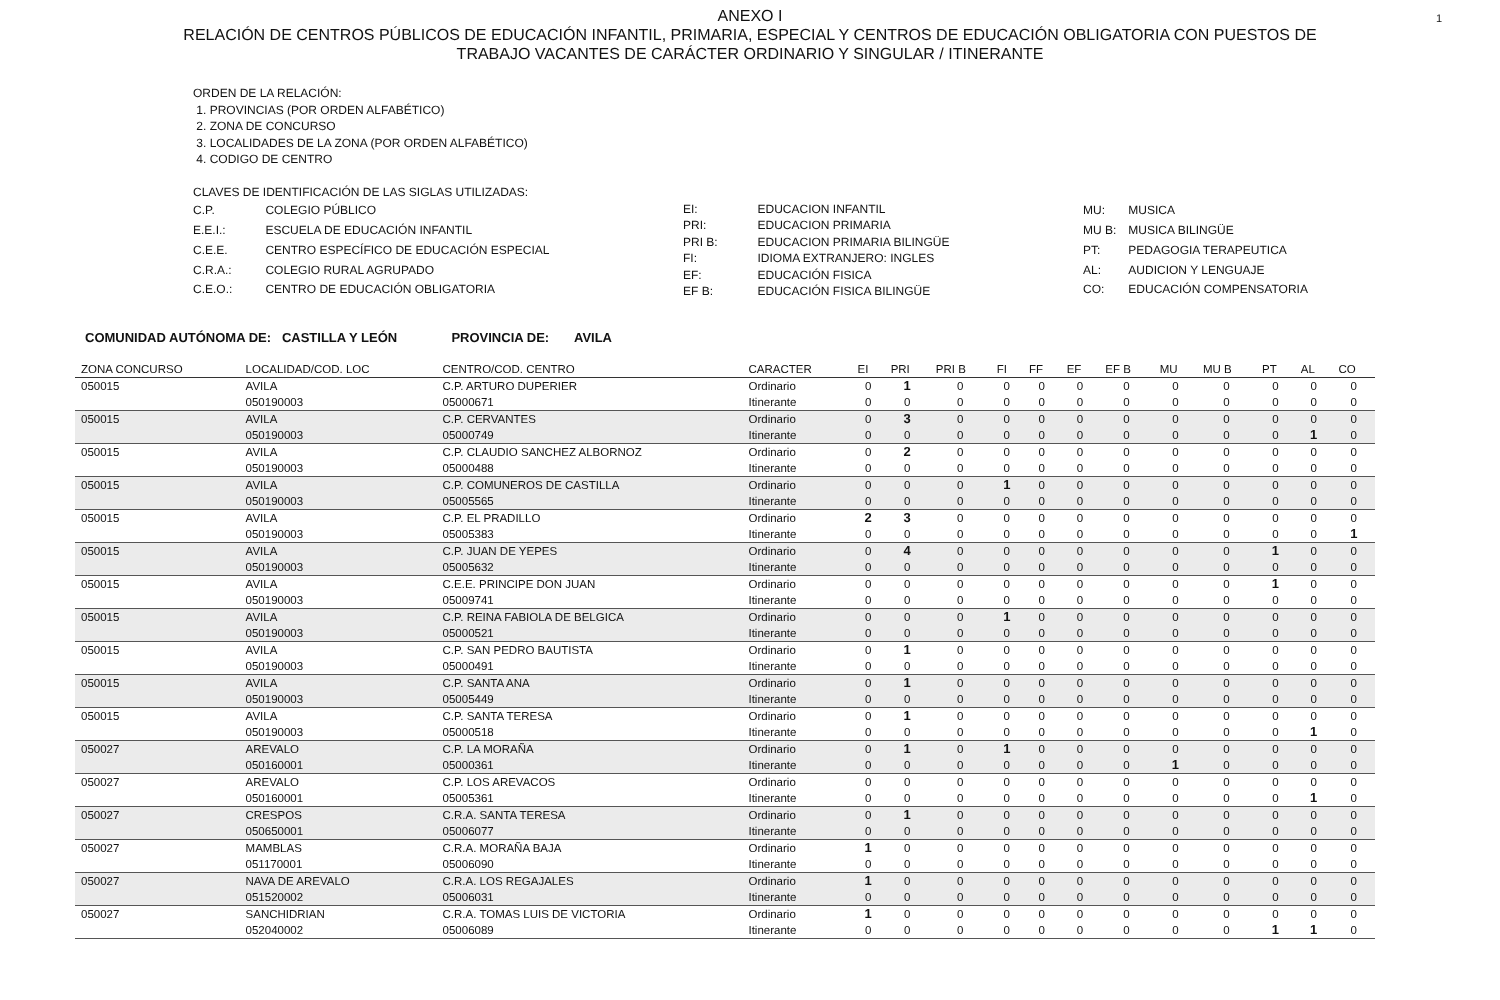1
ANEXO I
RELACIÓN DE CENTROS PÚBLICOS DE EDUCACIÓN INFANTIL, PRIMARIA, ESPECIAL Y CENTROS DE EDUCACIÓN OBLIGATORIA CON PUESTOS DE
TRABAJO VACANTES DE CARÁCTER ORDINARIO Y SINGULAR / ITINERANTE
ORDEN DE LA RELACIÓN:
1. PROVINCIAS (POR ORDEN ALFABÉTICO)
2. ZONA DE CONCURSO
3. LOCALIDADES DE LA ZONA (POR ORDEN ALFABÉTICO)
4. CODIGO DE CENTRO
CLAVES DE IDENTIFICACIÓN DE LAS SIGLAS UTILIZADAS:
| C.P. | COLEGIO PÚBLICO |
| E.E.I.: | ESCUELA DE EDUCACIÓN INFANTIL |
| C.E.E. | CENTRO ESPECÍFICO DE EDUCACIÓN ESPECIAL |
| C.R.A.: | COLEGIO RURAL AGRUPADO |
| C.E.O.: | CENTRO DE EDUCACIÓN OBLIGATORIA |
| EI: | EDUCACION INFANTIL |
| PRI: | EDUCACION PRIMARIA |
| PRI B: | EDUCACION PRIMARIA BILINGÜE |
| FI: | IDIOMA EXTRANJERO: INGLES |
| EF: | EDUCACIÓN FISICA |
| EF B: | EDUCACIÓN FISICA BILINGÜE |
| MU: | MUSICA |
| MU B: | MUSICA BILINGÜE |
| PT: | PEDAGOGIA TERAPEUTICA |
| AL: | AUDICION Y LENGUAJE |
| CO: | EDUCACIÓN COMPENSATORIA |
COMUNIDAD AUTÓNOMA DE: CASTILLA Y LEÓN PROVINCIA DE: AVILA
| ZONA CONCURSO | LOCALIDAD/COD. LOC | CENTRO/COD. CENTRO | CARACTER | EI | PRI | PRI B | FI | FF | EF | EF B | MU | MU B | PT | AL | CO |
| --- | --- | --- | --- | --- | --- | --- | --- | --- | --- | --- | --- | --- | --- | --- | --- |
| 050015 | AVILA | C.P. ARTURO DUPERIER | Ordinario | 0 | 1 | 0 | 0 | 0 | 0 | 0 | 0 | 0 | 0 | 0 | 0 |
| | 050190003 | 05000671 | Itinerante | 0 | 0 | 0 | 0 | 0 | 0 | 0 | 0 | 0 | 0 | 0 | 0 |
| 050015 | AVILA | C.P. CERVANTES | Ordinario | 0 | 3 | 0 | 0 | 0 | 0 | 0 | 0 | 0 | 0 | 0 | 0 |
| | 050190003 | 05000749 | Itinerante | 0 | 0 | 0 | 0 | 0 | 0 | 0 | 0 | 0 | 0 | 1 | 0 |
| 050015 | AVILA | C.P. CLAUDIO SANCHEZ ALBORNOZ | Ordinario | 0 | 2 | 0 | 0 | 0 | 0 | 0 | 0 | 0 | 0 | 0 | 0 |
| | 050190003 | 05000488 | Itinerante | 0 | 0 | 0 | 0 | 0 | 0 | 0 | 0 | 0 | 0 | 0 | 0 |
| 050015 | AVILA | C.P. COMUNEROS DE CASTILLA | Ordinario | 0 | 0 | 0 | 1 | 0 | 0 | 0 | 0 | 0 | 0 | 0 | 0 |
| | 050190003 | 05005565 | Itinerante | 0 | 0 | 0 | 0 | 0 | 0 | 0 | 0 | 0 | 0 | 0 | 0 |
| 050015 | AVILA | C.P. EL PRADILLO | Ordinario | 2 | 3 | 0 | 0 | 0 | 0 | 0 | 0 | 0 | 0 | 0 | 0 |
| | 050190003 | 05005383 | Itinerante | 0 | 0 | 0 | 0 | 0 | 0 | 0 | 0 | 0 | 0 | 0 | 1 |
| 050015 | AVILA | C.P. JUAN DE YEPES | Ordinario | 0 | 4 | 0 | 0 | 0 | 0 | 0 | 0 | 0 | 1 | 0 | 0 |
| | 050190003 | 05005632 | Itinerante | 0 | 0 | 0 | 0 | 0 | 0 | 0 | 0 | 0 | 0 | 0 | 0 |
| 050015 | AVILA | C.E.E. PRINCIPE DON JUAN | Ordinario | 0 | 0 | 0 | 0 | 0 | 0 | 0 | 0 | 0 | 1 | 0 | 0 |
| | 050190003 | 05009741 | Itinerante | 0 | 0 | 0 | 0 | 0 | 0 | 0 | 0 | 0 | 0 | 0 | 0 |
| 050015 | AVILA | C.P. REINA FABIOLA DE BELGICA | Ordinario | 0 | 0 | 0 | 1 | 0 | 0 | 0 | 0 | 0 | 0 | 0 | 0 |
| | 050190003 | 05000521 | Itinerante | 0 | 0 | 0 | 0 | 0 | 0 | 0 | 0 | 0 | 0 | 0 | 0 |
| 050015 | AVILA | C.P. SAN PEDRO BAUTISTA | Ordinario | 0 | 1 | 0 | 0 | 0 | 0 | 0 | 0 | 0 | 0 | 0 | 0 |
| | 050190003 | 05000491 | Itinerante | 0 | 0 | 0 | 0 | 0 | 0 | 0 | 0 | 0 | 0 | 0 | 0 |
| 050015 | AVILA | C.P. SANTA ANA | Ordinario | 0 | 1 | 0 | 0 | 0 | 0 | 0 | 0 | 0 | 0 | 0 | 0 |
| | 050190003 | 05005449 | Itinerante | 0 | 0 | 0 | 0 | 0 | 0 | 0 | 0 | 0 | 0 | 0 | 0 |
| 050015 | AVILA | C.P. SANTA TERESA | Ordinario | 0 | 1 | 0 | 0 | 0 | 0 | 0 | 0 | 0 | 0 | 0 | 0 |
| | 050190003 | 05000518 | Itinerante | 0 | 0 | 0 | 0 | 0 | 0 | 0 | 0 | 0 | 0 | 1 | 0 |
| 050027 | AREVALO | C.P. LA MORAÑA | Ordinario | 0 | 1 | 0 | 1 | 0 | 0 | 0 | 0 | 0 | 0 | 0 | 0 |
| | 050160001 | 05000361 | Itinerante | 0 | 0 | 0 | 0 | 0 | 0 | 0 | 1 | 0 | 0 | 0 | 0 |
| 050027 | AREVALO | C.P. LOS AREVACOS | Ordinario | 0 | 0 | 0 | 0 | 0 | 0 | 0 | 0 | 0 | 0 | 0 | 0 |
| | 050160001 | 05005361 | Itinerante | 0 | 0 | 0 | 0 | 0 | 0 | 0 | 0 | 0 | 0 | 1 | 0 |
| 050027 | CRESPOS | C.R.A. SANTA TERESA | Ordinario | 0 | 1 | 0 | 0 | 0 | 0 | 0 | 0 | 0 | 0 | 0 | 0 |
| | 050650001 | 05006077 | Itinerante | 0 | 0 | 0 | 0 | 0 | 0 | 0 | 0 | 0 | 0 | 0 | 0 |
| 050027 | MAMBLAS | C.R.A. MORAÑA BAJA | Ordinario | 1 | 0 | 0 | 0 | 0 | 0 | 0 | 0 | 0 | 0 | 0 | 0 |
| | 051170001 | 05006090 | Itinerante | 0 | 0 | 0 | 0 | 0 | 0 | 0 | 0 | 0 | 0 | 0 | 0 |
| 050027 | NAVA DE AREVALO | C.R.A. LOS REGAJALES | Ordinario | 1 | 0 | 0 | 0 | 0 | 0 | 0 | 0 | 0 | 0 | 0 | 0 |
| | 051520002 | 05006031 | Itinerante | 0 | 0 | 0 | 0 | 0 | 0 | 0 | 0 | 0 | 0 | 0 | 0 |
| 050027 | SANCHIDRIAN | C.R.A. TOMAS LUIS DE VICTORIA | Ordinario | 1 | 0 | 0 | 0 | 0 | 0 | 0 | 0 | 0 | 0 | 0 | 0 |
| | 052040002 | 05006089 | Itinerante | 0 | 0 | 0 | 0 | 0 | 0 | 0 | 0 | 0 | 1 | 1 | 0 |